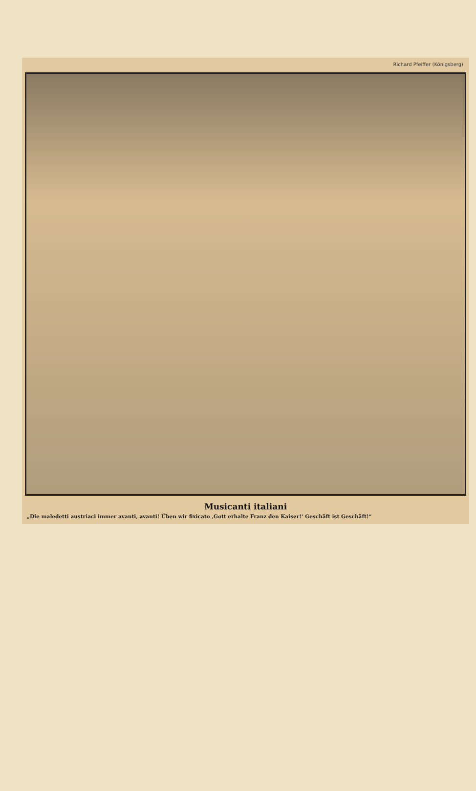Richard Pfeiffer (Königsberg)
Musicanti italiani
„Die maledetti austriaci immer avanti, avanti! Üben wir fixicato ‚Gott erhalte Franz den Kaiser!‘ Geschäft ist Geschäft!“